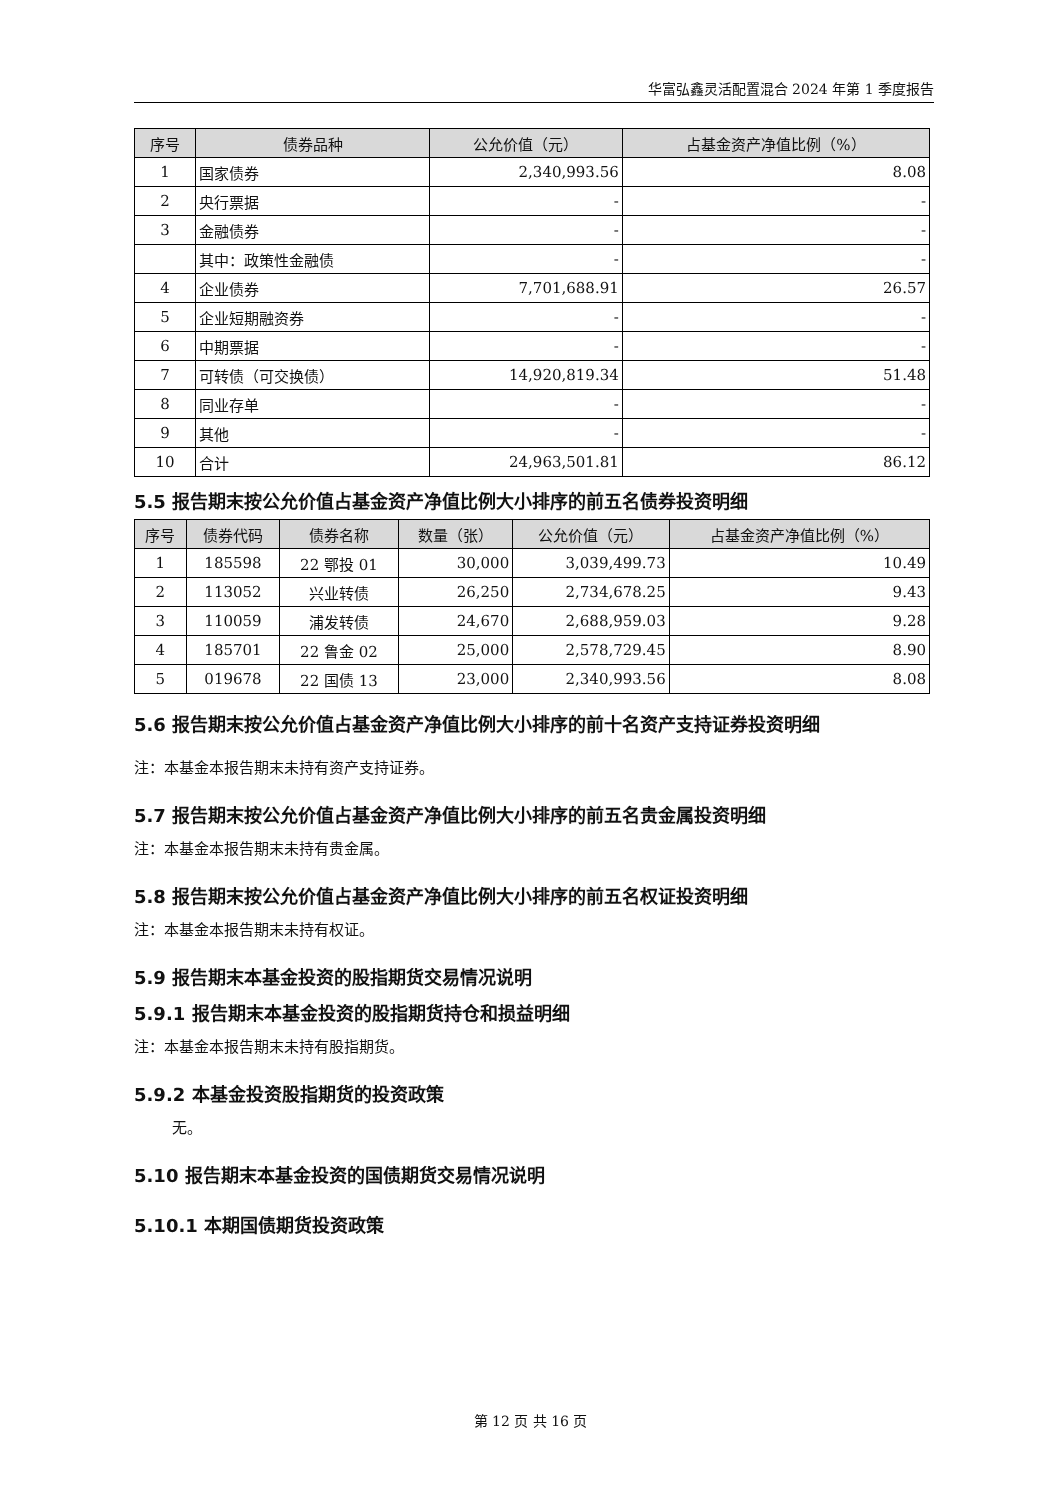华富弘鑫灵活配置混合 2024 年第 1 季度报告
| 序号 | 债券品种 | 公允价值（元） | 占基金资产净值比例（%） |
| --- | --- | --- | --- |
| 1 | 国家债券 | 2,340,993.56 | 8.08 |
| 2 | 央行票据 | - | - |
| 3 | 金融债券 | - | - |
| | 其中：政策性金融债 | - | - |
| 4 | 企业债券 | 7,701,688.91 | 26.57 |
| 5 | 企业短期融资券 | - | - |
| 6 | 中期票据 | - | - |
| 7 | 可转债（可交换债） | 14,920,819.34 | 51.48 |
| 8 | 同业存单 | - | - |
| 9 | 其他 | - | - |
| 10 | 合计 | 24,963,501.81 | 86.12 |
5.5 报告期末按公允价值占基金资产净值比例大小排序的前五名债券投资明细
| 序号 | 债券代码 | 债券名称 | 数量（张） | 公允价值（元） | 占基金资产净值比例（%） |
| --- | --- | --- | --- | --- | --- |
| 1 | 185598 | 22 鄂投 01 | 30,000 | 3,039,499.73 | 10.49 |
| 2 | 113052 | 兴业转债 | 26,250 | 2,734,678.25 | 9.43 |
| 3 | 110059 | 浦发转债 | 24,670 | 2,688,959.03 | 9.28 |
| 4 | 185701 | 22 鲁金 02 | 25,000 | 2,578,729.45 | 8.90 |
| 5 | 019678 | 22 国债 13 | 23,000 | 2,340,993.56 | 8.08 |
5.6 报告期末按公允价值占基金资产净值比例大小排序的前十名资产支持证券投资明细
注：本基金本报告期末未持有资产支持证券。
5.7 报告期末按公允价值占基金资产净值比例大小排序的前五名贵金属投资明细
注：本基金本报告期末未持有贵金属。
5.8 报告期末按公允价值占基金资产净值比例大小排序的前五名权证投资明细
注：本基金本报告期末未持有权证。
5.9 报告期末本基金投资的股指期货交易情况说明
5.9.1 报告期末本基金投资的股指期货持仓和损益明细
注：本基金本报告期末未持有股指期货。
5.9.2 本基金投资股指期货的投资政策
无。
5.10 报告期末本基金投资的国债期货交易情况说明
5.10.1 本期国债期货投资政策
第 12 页 共 16 页